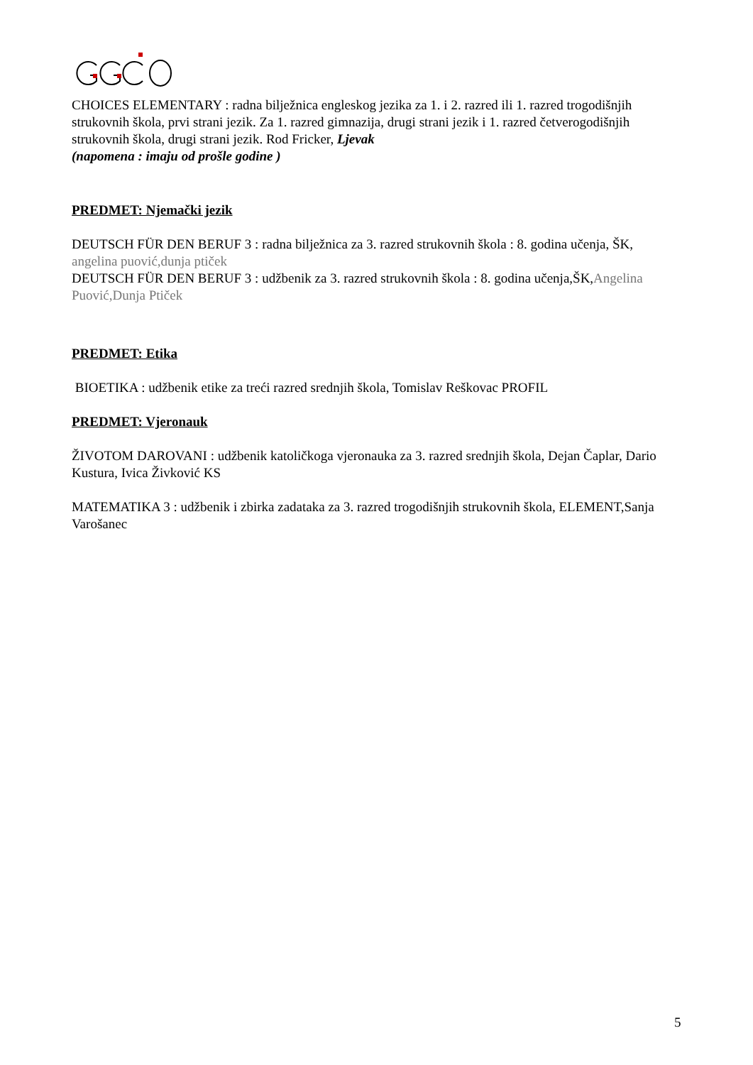CHOICES ELEMENTARY : radna bilježnica engleskog jezika za 1. i 2. razred ili 1. razred trogodišnjih strukovnih škola, prvi strani jezik. Za 1. razred gimnazija, drugi strani jezik i 1. razred četverogodišnjih strukovnih škola, drugi strani jezik. Rod Fricker, Ljevak
(napomena : imaju od prošle godine )
PREDMET: Njemački jezik
DEUTSCH FÜR DEN BERUF 3 : radna bilježnica za 3. razred strukovnih škola : 8. godina učenja, ŠK, angelina puović,dunja ptiček
DEUTSCH FÜR DEN BERUF 3 : udžbenik za 3. razred strukovnih škola : 8. godina učenja,ŠK,Angelina Puović,Dunja Ptiček
PREDMET: Etika
BIOETIKA : udžbenik etike za treći razred srednjih škola, Tomislav Reškovac PROFIL
PREDMET: Vjeronauk
ŽIVOTOM DAROVANI : udžbenik katoličkoga vjeronauka za 3. razred srednjih škola, Dejan Čaplar, Dario Kustura, Ivica Živković KS
MATEMATIKA 3 : udžbenik i zbirka zadataka za 3. razred trogodišnjih strukovnih škola, ELEMENT,Sanja Varošanec
5